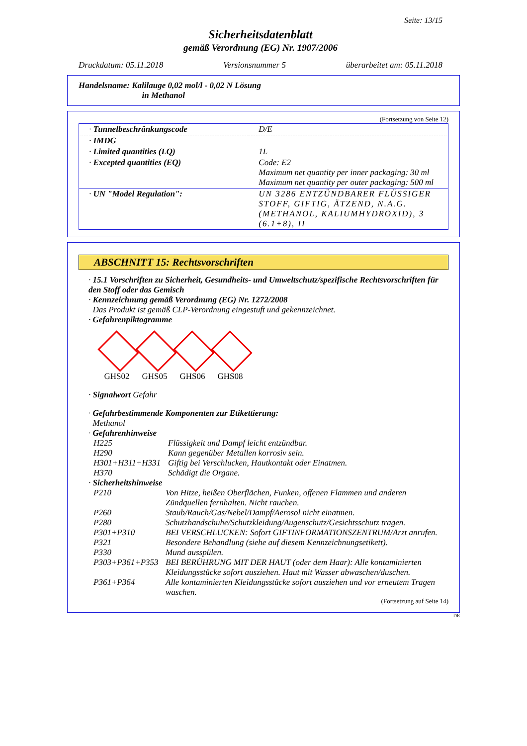Seite: 13/15
Sicherheitsdatenblatt
gemäß Verordnung (EG) Nr. 1907/2006
Druckdatum: 05.11.2018 Versionsnummer 5 überarbeitet am: 05.11.2018
Handelsname: Kalilauge 0,02 mol/l - 0,02 N Lösung
in Methanol
(Fortsetzung von Seite 12)
| · Tunnelbeschränkungscode | D/E |
| · IMDG | |
| · Limited quantities (LQ) | 1L |
| · Excepted quantities (EQ) | Code: E2 Maximum net quantity per inner packaging: 30 ml Maximum net quantity per outer packaging: 500 ml |
| · UN "Model Regulation": | UN 3286 ENTZÜNDBARER FLÜSSIGER STOFF, GIFTIG, ÄTZEND, N.A.G. (METHANOL, KALIUMHYDROXID), 3 (6.1+8), II |
ABSCHNITT 15: Rechtsvorschriften
· 15.1 Vorschriften zu Sicherheit, Gesundheits- und Umweltschutz/spezifische Rechtsvorschriften für den Stoff oder das Gemisch
· Kennzeichnung gemäß Verordnung (EG) Nr. 1272/2008
Das Produkt ist gemäß CLP-Verordnung eingestuft und gekennzeichnet.
· Gefahrenpiktogramme
GHS02 GHS05 GHS06 GHS08
· Signalwort Gefahr
· Gefahrbestimmende Komponenten zur Etikettierung:
Methanol
· Gefahrenhinweise
| H225 | Flüssigkeit und Dampf leicht entzündbar. |
| H290 | Kann gegenüber Metallen korrosiv sein. |
| H301+H311+H331 | Giftig bei Verschlucken, Hautkontakt oder Einatmen. |
| H370 | Schädigt die Organe. |
· Sicherheitshinweise
| P210 | Von Hitze, heißen Oberflächen, Funken, offenen Flammen und anderen Zündquellen fernhalten. Nicht rauchen. |
| P260 | Staub/Rauch/Gas/Nebel/Dampf/Aerosol nicht einatmen. |
| P280 | Schutzhandschuhe/Schutzkleidung/Augenschutz/Gesichtsschutz tragen. |
| P301+P310 | BEI VERSCHLUCKEN: Sofort GIFTINFORMATIONSZENTRUM/Arzt anrufen. |
| P321 | Besondere Behandlung (siehe auf diesem Kennzeichnungsetikett). |
| P330 | Mund ausspülen. |
| P303+P361+P353 | BEI BERÜHRUNG MIT DER HAUT (oder dem Haar): Alle kontaminierten Kleidungsstücke sofort ausziehen. Haut mit Wasser abwaschen/duschen. |
| P361+P364 | Alle kontaminierten Kleidungsstücke sofort ausziehen und vor erneutem Tragen waschen. |
(Fortsetzung auf Seite 14)
DE